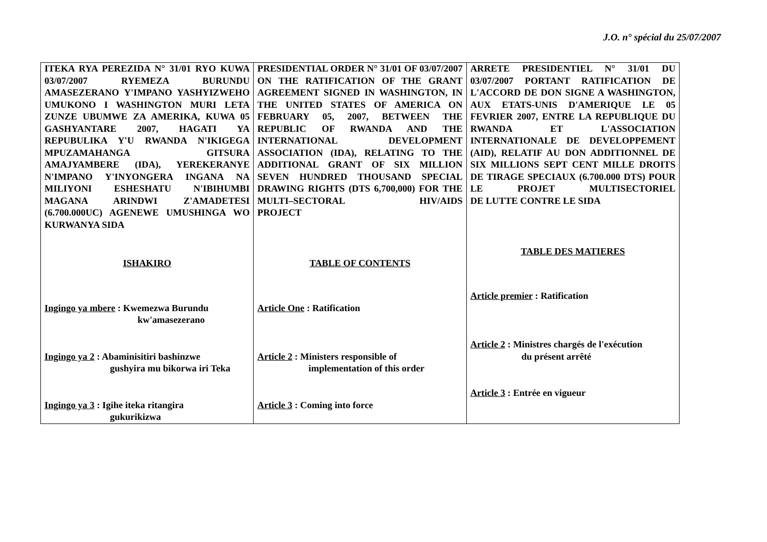J.O. n° spécial du 25/07/2007
| ITEKA RYA PEREZIDA N° 31/01 RYO KUWA 03/07/2007 RYEMEZA BURUNDU AMASEZERANO Y'IMPANO YASHYIZWEHO UMUKONO I WASHINGTON MURI LETA ZUNZE UBUMWE ZA AMERIKA, KUWA 05 GASHYANTARE 2007, HAGATI YA REPUBULIKA Y'U RWANDA N'IKIGEGA MPUZAMAHANGA GITSURA AMAJYAMBERE (IDA), YEREKERANYE N'IMPANO Y'INYONGERA INGANA NA MILIYONI ESHESHATU N'IBIHUMBI MAGANA ARINDWI Z'AMADETESI (6.700.000UC) AGENEWE UMUSHINGA WO KURWANYA SIDA ISHAKIRO Ingingo ya mbere : Kwemezwa Burundu kw'amasezerano Ingingo ya 2 : Abaminisitiri bashinzwe gushyira mu bikorwa iri Teka Ingingo ya 3 : Igihe iteka ritangira gukurikizwa | PRESIDENTIAL ORDER N° 31/01 OF 03/07/2007 ON THE RATIFICATION OF THE GRANT AGREEMENT SIGNED IN WASHINGTON, IN THE UNITED STATES OF AMERICA ON FEBRUARY 05, 2007, BETWEEN THE REPUBLIC OF RWANDA AND THE INTERNATIONAL DEVELOPMENT ASSOCIATION (IDA), RELATING TO THE ADDITIONAL GRANT OF SIX MILLION SEVEN HUNDRED THOUSAND SPECIAL DRAWING RIGHTS (DTS 6,700,000) FOR THE MULTI–SECTORAL HIV/AIDS PROJECT TABLE OF CONTENTS Article One : Ratification Article 2 : Ministers responsible of implementation of this order Article 3 : Coming into force | ARRETE PRESIDENTIEL N° 31/01 DU 03/07/2007 PORTANT RATIFICATION DE L'ACCORD DE DON SIGNE A WASHINGTON, AUX ETATS-UNIS D'AMERIQUE LE 05 FEVRIER 2007, ENTRE LA REPUBLIQUE DU RWANDA ET L'ASSOCIATION INTERNATIONALE DE DEVELOPPEMENT (AID), RELATIF AU DON ADDITIONNEL DE SIX MILLIONS SEPT CENT MILLE DROITS DE TIRAGE SPECIAUX (6.700.000 DTS) POUR LE PROJET MULTISECTORIEL DE LUTTE CONTRE LE SIDA TABLE DES MATIERES Article premier : Ratification Article 2 : Ministres chargés de l'exécution du présent arrêté Article 3 : Entrée en vigueur |